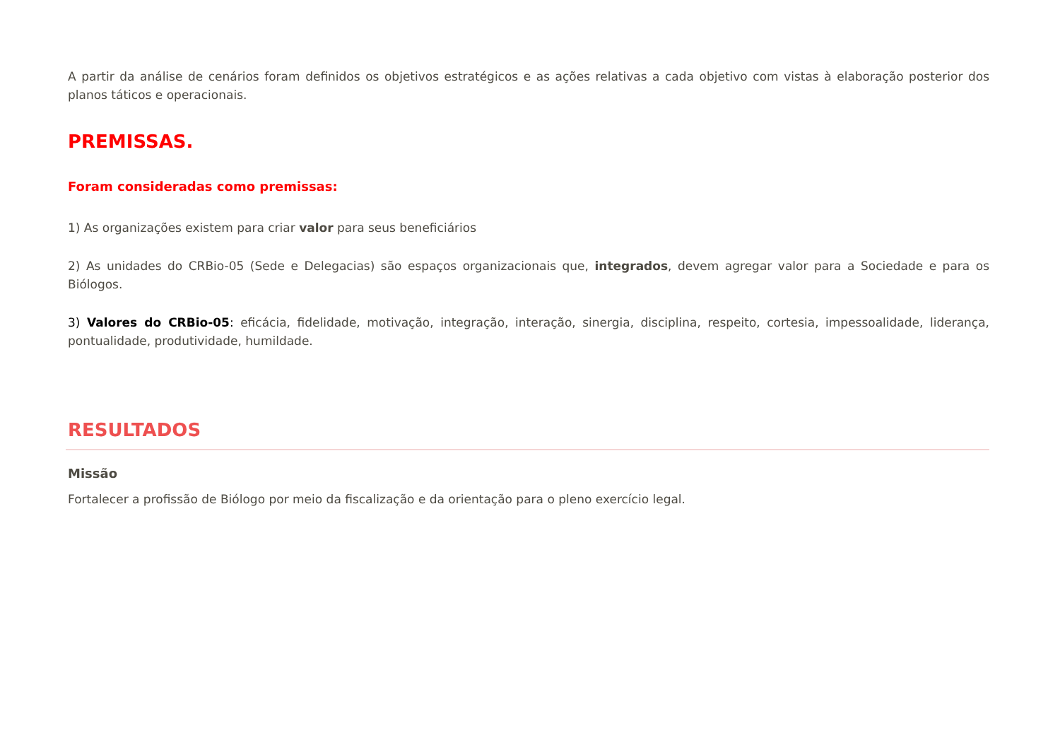A partir da análise de cenários foram definidos os objetivos estratégicos e as ações relativas a cada objetivo com vistas à elaboração posterior dos planos táticos e operacionais.
PREMISSAS.
Foram consideradas como premissas:
1) As organizações existem para criar valor para seus beneficiários
2) As unidades do CRBio-05 (Sede e Delegacias) são espaços organizacionais que, integrados, devem agregar valor para a Sociedade e para os Biólogos.
3) Valores do CRBio-05: eficácia, fidelidade, motivação, integração, interação, sinergia, disciplina, respeito, cortesia, impessoalidade, liderança, pontualidade, produtividade, humildade.
RESULTADOS
Missão
Fortalecer a profissão de Biólogo por meio da fiscalização e da orientação para o pleno exercício legal.